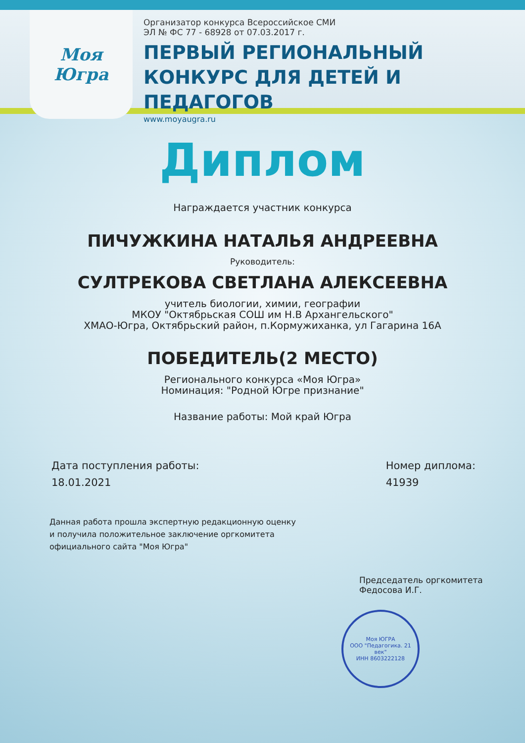Моя
Югра
Организатор конкурса Всероссийское СМИ
ЭЛ № ФС 77 - 68928 от 07.03.2017 г.
ПЕРВЫЙ РЕГИОНАЛЬНЫЙ
КОНКУРС ДЛЯ ДЕТЕЙ И ПЕДАГОГОВ
www.moyaugra.ru
Диплом
Награждается участник конкурса
ПИЧУЖКИНА НАТАЛЬЯ АНДРЕЕВНА
Руководитель:
СУЛТРЕКОВА СВЕТЛАНА АЛЕКСЕЕВНА
учитель биологии, химии, географии
МКОУ "Октябрьская СОШ им Н.В Архангельского"
ХМАО-Югра, Октябрьский район, п.Кормужиханка, ул Гагарина 16А
ПОБЕДИТЕЛЬ(2 МЕСТО)
Регионального конкурса «Моя Югра»
Номинация: "Родной Югре признание"
Название работы: Мой край Югра
Дата поступления работы:
18.01.2021
Номер диплома:
41939
Данная работа прошла экспертную редакционную оценку
и получила положительное заключение оргкомитета
официального сайта "Моя Югра"
Председатель оргкомитета
Федосова И.Г.
Моя ЮГРА
ООО "Педагогика. 21 век"
ИНН 8603222128